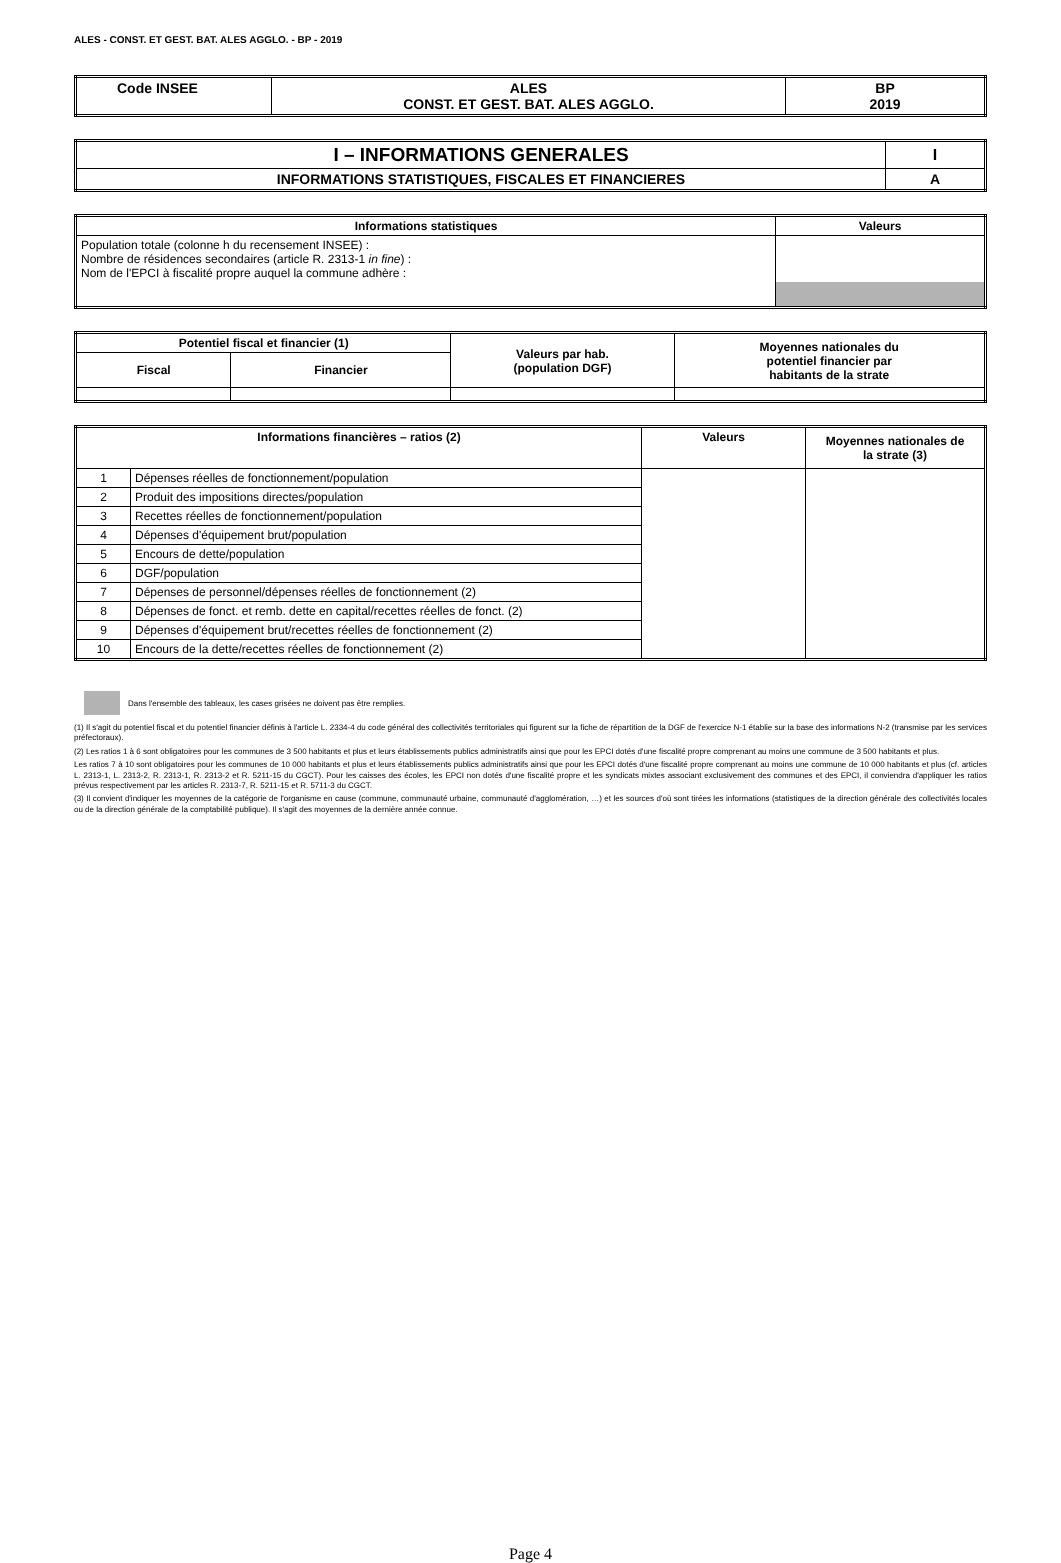ALES - CONST. ET GEST. BAT. ALES AGGLO. - BP - 2019
| Code INSEE | ALES CONST. ET GEST. BAT. ALES AGGLO. | BP 2019 |
| I – INFORMATIONS GENERALES | I |
| INFORMATIONS STATISTIQUES, FISCALES ET FINANCIERES | A |
| Informations statistiques | Valeurs |
| --- | --- |
| Population totale (colonne h du recensement INSEE) : Nombre de résidences secondaires (article R. 2313-1 in fine ) : Nom de l'EPCI à fiscalité propre auquel la commune adhère : | |
| Potentiel fiscal et financier (1) | | Valeurs par hab. (population DGF) | Moyennes nationales du potentiel financier par habitants de la strate |
| --- | --- | --- | --- |
| Fiscal | Financier | | |
| Informations financières – ratios (2) | | Valeurs | Moyennes nationales de la strate (3) |
| --- | --- | --- | --- |
| 1 | Dépenses réelles de fonctionnement/population | | |
| 2 | Produit des impositions directes/population | | |
| 3 | Recettes réelles de fonctionnement/population | | |
| 4 | Dépenses d'équipement brut/population | | |
| 5 | Encours de dette/population | | |
| 6 | DGF/population | | |
| 7 | Dépenses de personnel/dépenses réelles de fonctionnement (2) | | |
| 8 | Dépenses de fonct. et remb. dette en capital/recettes réelles de fonct. (2) | | |
| 9 | Dépenses d'équipement brut/recettes réelles de fonctionnement (2) | | |
| 10 | Encours de la dette/recettes réelles de fonctionnement (2) | | |
Dans l'ensemble des tableaux, les cases grisées ne doivent pas être remplies.
(1) Il s'agit du potentiel fiscal et du potentiel financier définis à l'article L. 2334-4 du code général des collectivités territoriales qui figurent sur la fiche de répartition de la DGF de l'exercice N-1 établie sur la base des informations N-2 (transmise par les services préfectoraux).
(2) Les ratios 1 à 6 sont obligatoires pour les communes de 3 500 habitants et plus et leurs établissements publics administratifs ainsi que pour les EPCI dotés d'une fiscalité propre comprenant au moins une commune de 3 500 habitants et plus.
Les ratios 7 à 10 sont obligatoires pour les communes de 10 000 habitants et plus et leurs établissements publics administratifs ainsi que pour les EPCI dotés d'une fiscalité propre comprenant au moins une commune de 10 000 habitants et plus (cf. articles L. 2313-1, L. 2313-2, R. 2313-1, R. 2313-2 et R. 5211-15 du CGCT). Pour les caisses des écoles, les EPCI non dotés d'une fiscalité propre et les syndicats mixtes associant exclusivement des communes et des EPCI, il conviendra d'appliquer les ratios prévus respectivement par les articles R. 2313-7, R. 5211-15 et R. 5711-3 du CGCT.
(3) Il convient d'indiquer les moyennes de la catégorie de l'organisme en cause (commune, communauté urbaine, communauté d'agglomération, …) et les sources d'où sont tirées les informations (statistiques de la direction générale des collectivités locales ou de la direction générale de la comptabilité publique). Il s'agit des moyennes de la dernière année connue.
Page 4